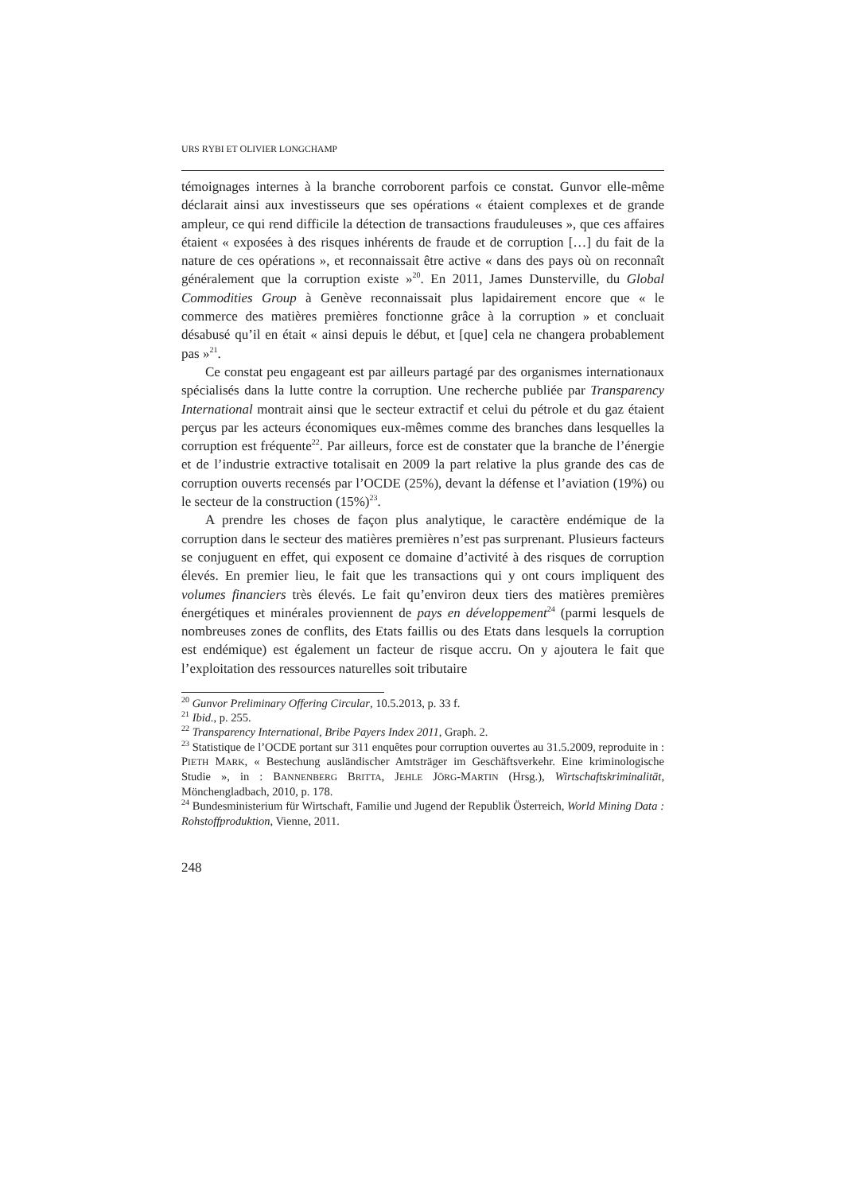URS RYBI ET OLIVIER LONGCHAMP
témoignages internes à la branche corroborent parfois ce constat. Gunvor elle-même déclarait ainsi aux investisseurs que ses opérations « étaient complexes et de grande ampleur, ce qui rend difficile la détection de transactions frauduleuses », que ces affaires étaient « exposées à des risques inhérents de fraude et de corruption […] du fait de la nature de ces opérations », et reconnaissait être active « dans des pays où on reconnaît généralement que la corruption existe »<sup>20</sup>. En 2011, James Dunsterville, du Global Commodities Group à Genève reconnaissait plus lapidairement encore que « le commerce des matières premières fonctionne grâce à la corruption » et concluait désabusé qu’il en était « ainsi depuis le début, et [que] cela ne changera probablement pas »<sup>21</sup>.
Ce constat peu engageant est par ailleurs partagé par des organismes internationaux spécialisés dans la lutte contre la corruption. Une recherche publiée par Transparency International montrait ainsi que le secteur extractif et celui du pétrole et du gaz étaient perçus par les acteurs économiques eux-mêmes comme des branches dans lesquelles la corruption est fréquente<sup>22</sup>. Par ailleurs, force est de constater que la branche de l’énergie et de l’industrie extractive totalisait en 2009 la part relative la plus grande des cas de corruption ouverts recensés par l’OCDE (25%), devant la défense et l’aviation (19%) ou le secteur de la construction (15%)<sup>23</sup>.
A prendre les choses de façon plus analytique, le caractère endémique de la corruption dans le secteur des matières premières n’est pas surprenant. Plusieurs facteurs se conjuguent en effet, qui exposent ce domaine d’activité à des risques de corruption élevés. En premier lieu, le fait que les transactions qui y ont cours impliquent des volumes financiers très élevés. Le fait qu’environ deux tiers des matières premières énergétiques et minérales proviennent de pays en développement<sup>24</sup> (parmi lesquels de nombreuses zones de conflits, des Etats faillis ou des Etats dans lesquels la corruption est endémique) est également un facteur de risque accru. On y ajoutera le fait que l’exploitation des ressources naturelles soit tributaire
<sup>20</sup> Gunvor Preliminary Offering Circular, 10.5.2013, p. 33 f.
<sup>21</sup> Ibid., p. 255.
<sup>22</sup> Transparency International, Bribe Payers Index 2011, Graph. 2.
<sup>23</sup> Statistique de l’OCDE portant sur 311 enquêtes pour corruption ouvertes au 31.5.2009, reproduite in : PIETH MARK, « Bestechung ausländischer Amtsträger im Geschäftsverkehr. Eine kriminologische Studie », in : BANNENBERG BRITTA, JEHLE JÖRG-MARTIN (Hrsg.), Wirtschaftskriminalität, Mönchengladbach, 2010, p. 178.
<sup>24</sup> Bundesministerium für Wirtschaft, Familie und Jugend der Republik Österreich, World Mining Data : Rohstoffproduktion, Vienne, 2011.
248